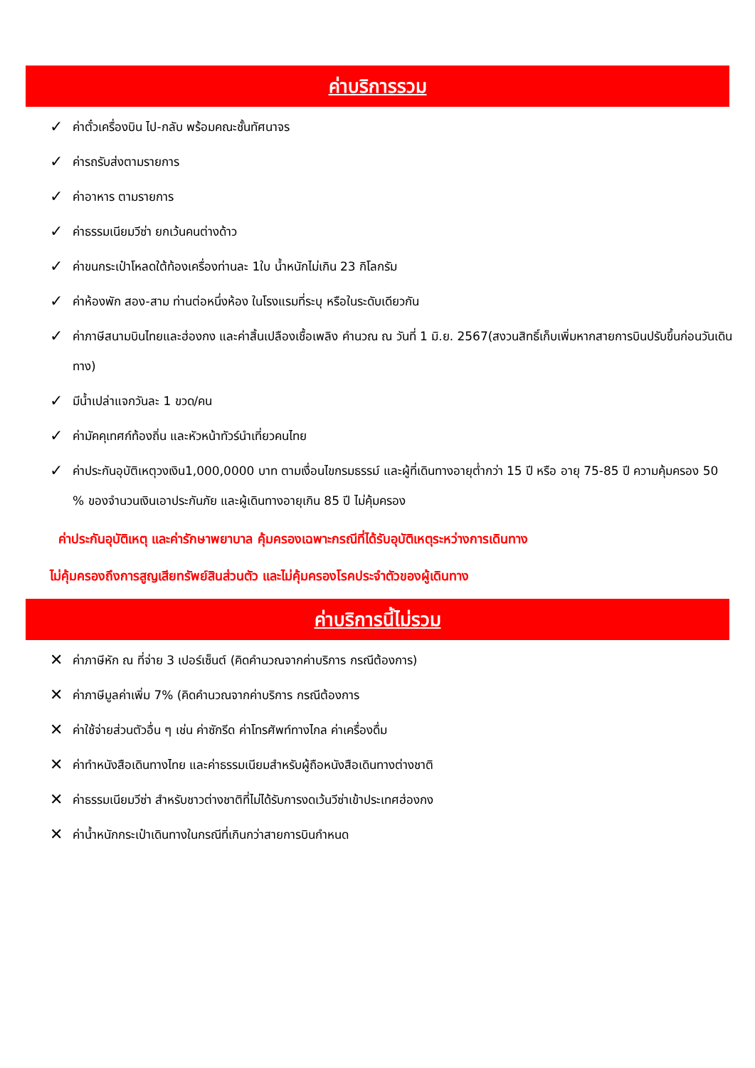ค่าบริการรวม
✓ ค่าตั๋วเครื่องบิน ไป-กลับ พร้อมคณะชั้นทัศนาจร
✓ ค่ารถรับส่งตามรายการ
✓ ค่าอาหาร ตามรายการ
✓ ค่าธรรมเนียมวีซ่า ยกเว้นคนต่างด้าว
✓ ค่าขนกระเป๋าโหลดใต้ท้องเครื่องท่านละ 1ใบ น้ำหนักไม่เกิน 23 กิโลกรัม
✓ ค่าห้องพัก สอง-สาม ท่านต่อหนึ่งห้อง ในโรงแรมที่ระบุ หรือในระดับเดียวกัน
✓ ค่าภาษีสนามบินไทยและฮ่องกง และค่าสิ้นเปลืองเชื้อเพลิง คำนวณ ณ วันที่ 1 มิ.ย. 2567(สงวนสิทธิ์เก็บเพิ่มหากสายการบินปรับขึ้นก่อนวันเดินทาง)
✓ มีน้ำเปล่าแจกวันละ 1 ขวด/คน
✓ ค่ามัคคุเทศก์ท้องถิ่น และหัวหน้าทัวร์นำเที่ยวคนไทย
✓ ค่าประกันอุบัติเหตุวงเงิน1,000,0000 บาท ตามเงื่อนไขกรมธรรม์ และผู้ที่เดินทางอายุต่ำกว่า 15 ปี หรือ อายุ 75-85 ปี ความคุ้มครอง 50 % ของจำนวนเงินเอาประกันภัย และผู้เดินทางอายุเกิน 85 ปี ไม่คุ้มครอง
ค่าประกันอุบัติเหตุ และค่ารักษาพยาบาล คุ้มครองเฉพาะกรณีที่ได้รับอุบัติเหตุระหว่างการเดินทาง
ไม่คุ้มครองถึงการสูญเสียทรัพย์สินส่วนตัว และไม่คุ้มครองโรคประจำตัวของผู้เดินทาง
ค่าบริการนี้ไม่รวม
✕ ค่าภาษีหัก ณ ที่จ่าย 3 เปอร์เซ็นต์ (คิดคำนวณจากค่าบริการ กรณีต้องการ)
✕ ค่าภาษีมูลค่าเพิ่ม 7% (คิดคำนวณจากค่าบริการ กรณีต้องการ
✕ ค่าใช้จ่ายส่วนตัวอื่น ๆ เช่น ค่าซักรีด ค่าโทรศัพท์ทางไกล ค่าเครื่องดื่ม
✕ ค่าทำหนังสือเดินทางไทย และค่าธรรมเนียมสำหรับผู้ถือหนังสือเดินทางต่างชาติ
✕ ค่าธรรมเนียมวีซ่า สำหรับชาวต่างชาติที่ไม่ได้รับการงดเว้นวีซ่าเข้าประเทศฮ่องกง
✕ ค่าน้ำหนักกระเป๋าเดินทางในกรณีที่เกินกว่าสายการบินกำหนด